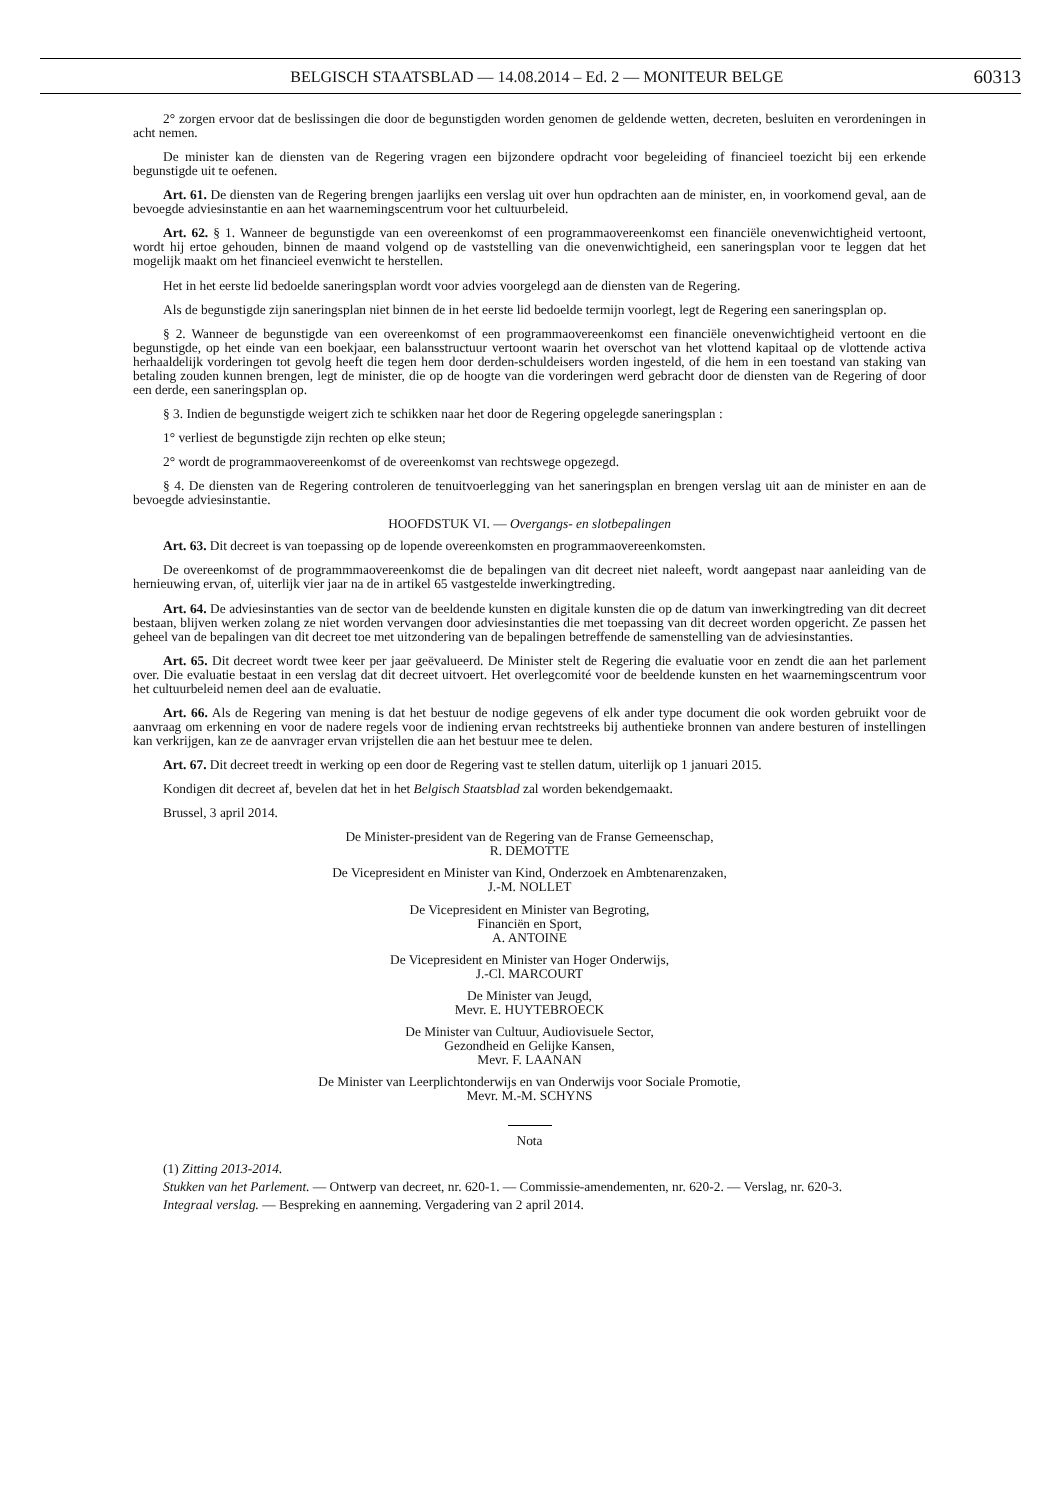BELGISCH STAATSBLAD — 14.08.2014 – Ed. 2 — MONITEUR BELGE 60313
2° zorgen ervoor dat de beslissingen die door de begunstigden worden genomen de geldende wetten, decreten, besluiten en verordeningen in acht nemen.
De minister kan de diensten van de Regering vragen een bijzondere opdracht voor begeleiding of financieel toezicht bij een erkende begunstigde uit te oefenen.
Art. 61. De diensten van de Regering brengen jaarlijks een verslag uit over hun opdrachten aan de minister, en, in voorkomend geval, aan de bevoegde adviesinstantie en aan het waarnemingscentrum voor het cultuurbeleid.
Art. 62. § 1. Wanneer de begunstigde van een overeenkomst of een programmaovereenkomst een financiële onevenwichtigheid vertoont, wordt hij ertoe gehouden, binnen de maand volgend op de vaststelling van die onevenwichtigheid, een saneringsplan voor te leggen dat het mogelijk maakt om het financieel evenwicht te herstellen.
Het in het eerste lid bedoelde saneringsplan wordt voor advies voorgelegd aan de diensten van de Regering.
Als de begunstigde zijn saneringsplan niet binnen de in het eerste lid bedoelde termijn voorlegt, legt de Regering een saneringsplan op.
§ 2. Wanneer de begunstigde van een overeenkomst of een programmaovereenkomst een financiële onevenwichtigheid vertoont en die begunstigde, op het einde van een boekjaar, een balansstructuur vertoont waarin het overschot van het vlottend kapitaal op de vlottende activa herhaaldelijk vorderingen tot gevolg heeft die tegen hem door derden-schuldeisers worden ingesteld, of die hem in een toestand van staking van betaling zouden kunnen brengen, legt de minister, die op de hoogte van die vorderingen werd gebracht door de diensten van de Regering of door een derde, een saneringsplan op.
§ 3. Indien de begunstigde weigert zich te schikken naar het door de Regering opgelegde saneringsplan :
1° verliest de begunstigde zijn rechten op elke steun;
2° wordt de programmaovereenkomst of de overeenkomst van rechtswege opgezegd.
§ 4. De diensten van de Regering controleren de tenuitvoerlegging van het saneringsplan en brengen verslag uit aan de minister en aan de bevoegde adviesinstantie.
HOOFDSTUK VI. — Overgangs- en slotbepalingen
Art. 63. Dit decreet is van toepassing op de lopende overeenkomsten en programmaovereenkomsten.
De overeenkomst of de programmmaovereenkomst die de bepalingen van dit decreet niet naleeft, wordt aangepast naar aanleiding van de hernieuwing ervan, of, uiterlijk vier jaar na de in artikel 65 vastgestelde inwerkingtreding.
Art. 64. De adviesinstanties van de sector van de beeldende kunsten en digitale kunsten die op de datum van inwerkingtreding van dit decreet bestaan, blijven werken zolang ze niet worden vervangen door adviesinstanties die met toepassing van dit decreet worden opgericht. Ze passen het geheel van de bepalingen van dit decreet toe met uitzondering van de bepalingen betreffende de samenstelling van de adviesinstanties.
Art. 65. Dit decreet wordt twee keer per jaar geëvalueerd. De Minister stelt de Regering die evaluatie voor en zendt die aan het parlement over. Die evaluatie bestaat in een verslag dat dit decreet uitvoert. Het overlegcomité voor de beeldende kunsten en het waarnemingscentrum voor het cultuurbeleid nemen deel aan de evaluatie.
Art. 66. Als de Regering van mening is dat het bestuur de nodige gegevens of elk ander type document die ook worden gebruikt voor de aanvraag om erkenning en voor de nadere regels voor de indiening ervan rechtstreeks bij authentieke bronnen van andere besturen of instellingen kan verkrijgen, kan ze de aanvrager ervan vrijstellen die aan het bestuur mee te delen.
Art. 67. Dit decreet treedt in werking op een door de Regering vast te stellen datum, uiterlijk op 1 januari 2015.
Kondigen dit decreet af, bevelen dat het in het Belgisch Staatsblad zal worden bekendgemaakt.
Brussel, 3 april 2014.
De Minister-president van de Regering van de Franse Gemeenschap,
R. DEMOTTE
De Vicepresident en Minister van Kind, Onderzoek en Ambtenarenzaken,
J.-M. NOLLET
De Vicepresident en Minister van Begroting,
Financiën en Sport,
A. ANTOINE
De Vicepresident en Minister van Hoger Onderwijs,
J.-Cl. MARCOURT
De Minister van Jeugd,
Mevr. E. HUYTEBROECK
De Minister van Cultuur, Audiovisuele Sector,
Gezondheid en Gelijke Kansen,
Mevr. F. LAANAN
De Minister van Leerplichtonderwijs en van Onderwijs voor Sociale Promotie,
Mevr. M.-M. SCHYNS
Nota
(1) Zitting 2013-2014.
Stukken van het Parlement. — Ontwerp van decreet, nr. 620-1. — Commissie-amendementen, nr. 620-2. — Verslag, nr. 620-3.
Integraal verslag. — Bespreking en aanneming. Vergadering van 2 april 2014.